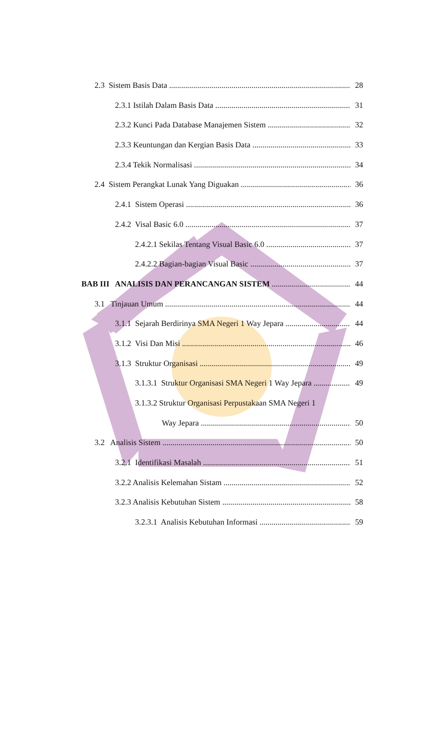2.3 Sistem Basis Data 28
2.3.1 Istilah Dalam Basis Data 31
2.3.2 Kunci Pada Database Manajemen Sistem 32
2.3.3 Keuntungan dan Kergian Basis Data 33
2.3.4 Tekik Normalisasi 34
2.4 Sistem Perangkat Lunak Yang Diguakan 36
2.4.1 Sistem Operasi 36
2.4.2 Visal Basic 6.0 37
2.4.2.1 Sekilas Tentang Visual Basic 6.0 37
2.4.2.2 Bagian-bagian Visual Basic 37
BAB III ANALISIS DAN PERANCANGAN SISTEM 44
3.1 Tinjauan Umum 44
3.1.1 Sejarah Berdirinya SMA Negeri 1 Way Jepara 44
3.1.2 Visi Dan Misi 46
3.1.3 Struktur Organisasi 49
3.1.3.1 Struktur Organisasi SMA Negeri 1 Way Jepara 49
3.1.3.2 Struktur Organisasi Perpustakaan SMA Negeri 1
Way Jepara 50
3.2 Analisis Sistem 50
3.2.1 Identifikasi Masalah 51
3.2.2 Analisis Kelemahan Sistam 52
3.2.3 Analisis Kebutuhan Sistem 58
3.2.3.1 Analisis Kebutuhan Informasi 59